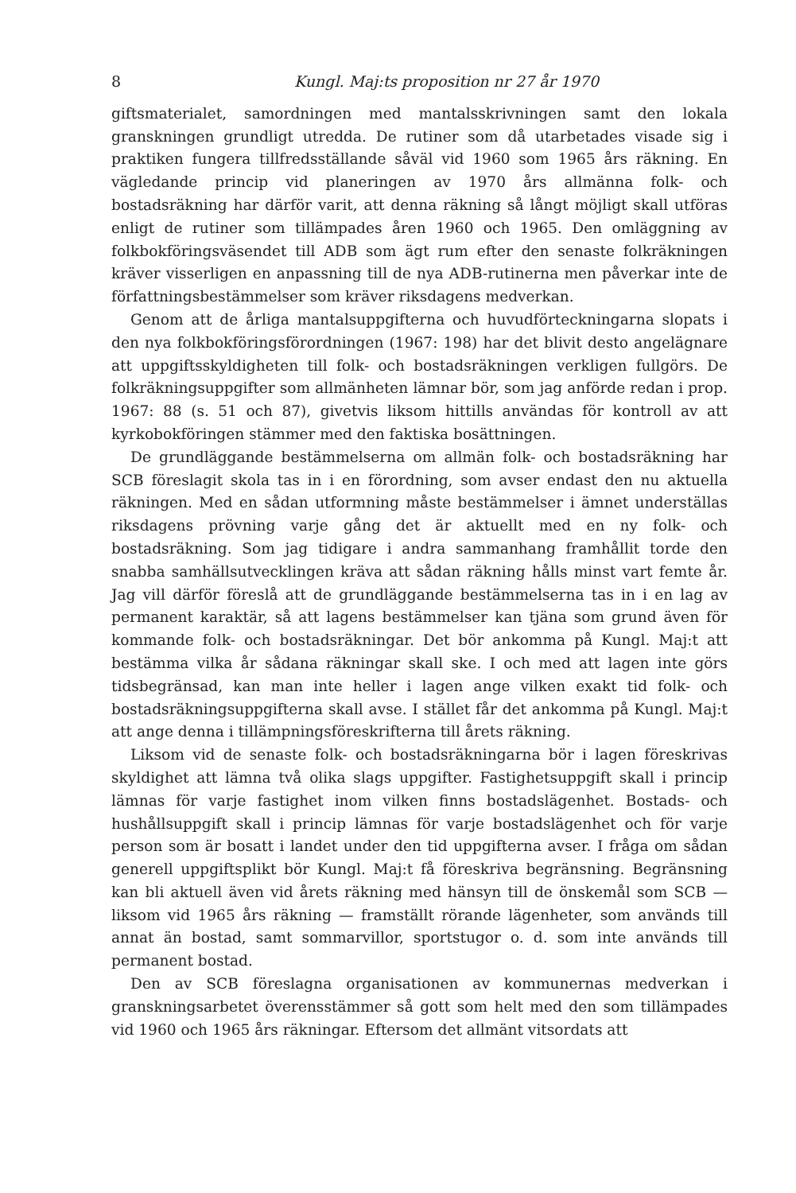8 Kungl. Maj:ts proposition nr 27 år 1970
giftsmaterialet, samordningen med mantalsskrivningen samt den lokala granskningen grundligt utredda. De rutiner som då utarbetades visade sig i praktiken fungera tillfredsställande såväl vid 1960 som 1965 års räkning. En vägledande princip vid planeringen av 1970 års allmänna folk- och bostadsräkning har därför varit, att denna räkning så långt möjligt skall utföras enligt de rutiner som tillämpades åren 1960 och 1965. Den omläggning av folkbokföringsväsendet till ADB som ägt rum efter den senaste folkräkningen kräver visserligen en anpassning till de nya ADB-rutinerna men påverkar inte de författningsbestämmelser som kräver riksdagens medverkan.
Genom att de årliga mantalsuppgifterna och huvudförteckningarna slopats i den nya folkbokföringsförordningen (1967: 198) har det blivit desto angelägnare att uppgiftsskyldigheten till folk- och bostadsräkningen verkligen fullgörs. De folkräkningsuppgifter som allmänheten lämnar bör, som jag anförde redan i prop. 1967: 88 (s. 51 och 87), givetvis liksom hittills användas för kontroll av att kyrkobokföringen stämmer med den faktiska bosättningen.
De grundläggande bestämmelserna om allmän folk- och bostadsräkning har SCB föreslagit skola tas in i en förordning, som avser endast den nu aktuella räkningen. Med en sådan utformning måste bestämmelser i ämnet underställas riksdagens prövning varje gång det är aktuellt med en ny folk- och bostadsräkning. Som jag tidigare i andra sammanhang framhållit torde den snabba samhällsutvecklingen kräva att sådan räkning hålls minst vart femte år. Jag vill därför föreslå att de grundläggande bestämmelserna tas in i en lag av permanent karaktär, så att lagens bestämmelser kan tjäna som grund även för kommande folk- och bostadsräkningar. Det bör ankomma på Kungl. Maj:t att bestämma vilka år sådana räkningar skall ske. I och med att lagen inte görs tidsbegränsad, kan man inte heller i lagen ange vilken exakt tid folk- och bostadsräkningsuppgifterna skall avse. I stället får det ankomma på Kungl. Maj:t att ange denna i tillämpningsföreskrifterna till årets räkning.
Liksom vid de senaste folk- och bostadsräkningarna bör i lagen föreskrivas skyldighet att lämna två olika slags uppgifter. Fastighetsuppgift skall i princip lämnas för varje fastighet inom vilken finns bostadslägenhet. Bostads- och hushållsuppgift skall i princip lämnas för varje bostadslägenhet och för varje person som är bosatt i landet under den tid uppgifterna avser. I fråga om sådan generell uppgiftsplikt bör Kungl. Maj:t få föreskriva begränsning. Begränsning kan bli aktuell även vid årets räkning med hänsyn till de önskemål som SCB — liksom vid 1965 års räkning — framställt rörande lägenheter, som används till annat än bostad, samt sommarvillor, sportstugor o. d. som inte används till permanent bostad.
Den av SCB föreslagna organisationen av kommunernas medverkan i granskningsarbetet överensstämmer så gott som helt med den som tillämpades vid 1960 och 1965 års räkningar. Eftersom det allmänt vitsordats att